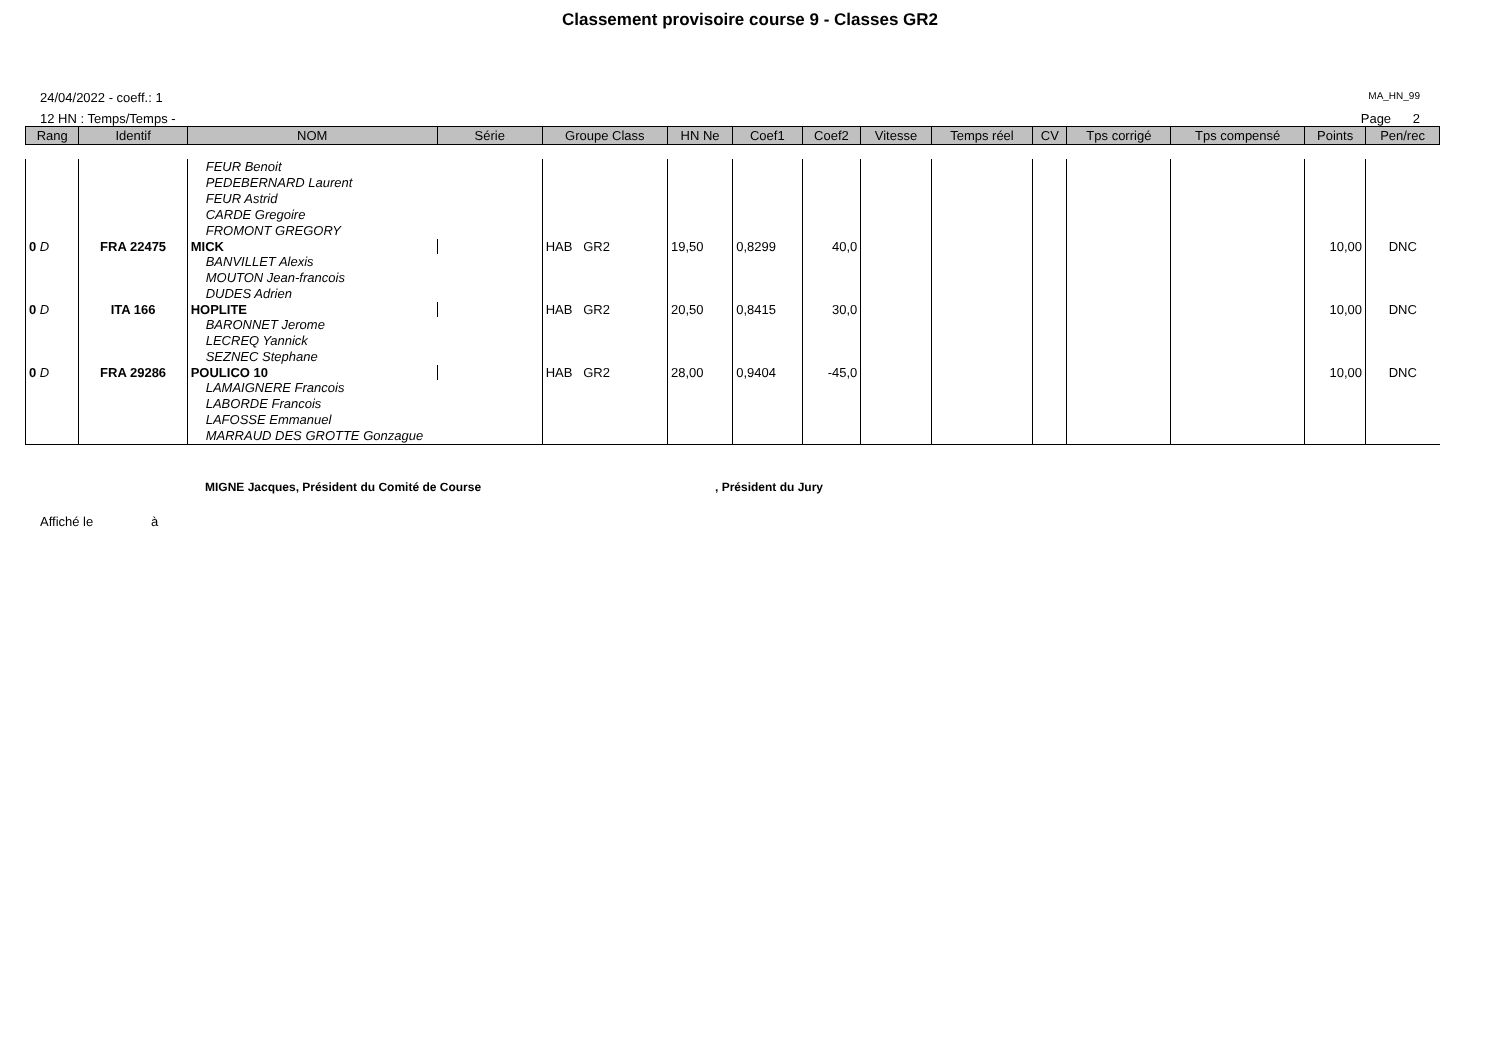Classement provisoire course 9 - Classes GR2
24/04/2022 - coeff.: 1
MA_HN_99
12 HN : Temps/Temps - Page 2
| Rang | Identif | NOM | Série | Groupe Class | HN Ne | Coef1 | Coef2 | Vitesse | Temps réel | CV | Tps corrigé | Tps compensé | Points | Pen/rec |
| --- | --- | --- | --- | --- | --- | --- | --- | --- | --- | --- | --- | --- | --- | --- |
| | | FEUR Benoit PEDEBERNARD Laurent FEUR Astrid CARDE Gregoire FROMONT GREGORY | | | | | | | | | | | | |
| 0 D | FRA 22475 | MICK | | HAB GR2 | 19,50 | 0,8299 | 40,0 | | | | | | 10,00 | DNC |
| | | BANVILLET Alexis MOUTON Jean-francois DUDES Adrien | | | | | | | | | | | | |
| 0 D | ITA 166 | HOPLITE | | HAB GR2 | 20,50 | 0,8415 | 30,0 | | | | | | 10,00 | DNC |
| | | BARONNET Jerome LECREQ Yannick SEZNEC Stephane | | | | | | | | | | | | |
| 0 D | FRA 29286 | POULICO 10 | | HAB GR2 | 28,00 | 0,9404 | -45,0 | | | | | | 10,00 | DNC |
| | | LAMAIGNERE Francois LABORDE Francois LAFOSSE Emmanuel MARRAUD DES GROTTE Gonzague | | | | | | | | | | | | |
MIGNE Jacques, Président du Comité de Course , Président du Jury
Affiché le à